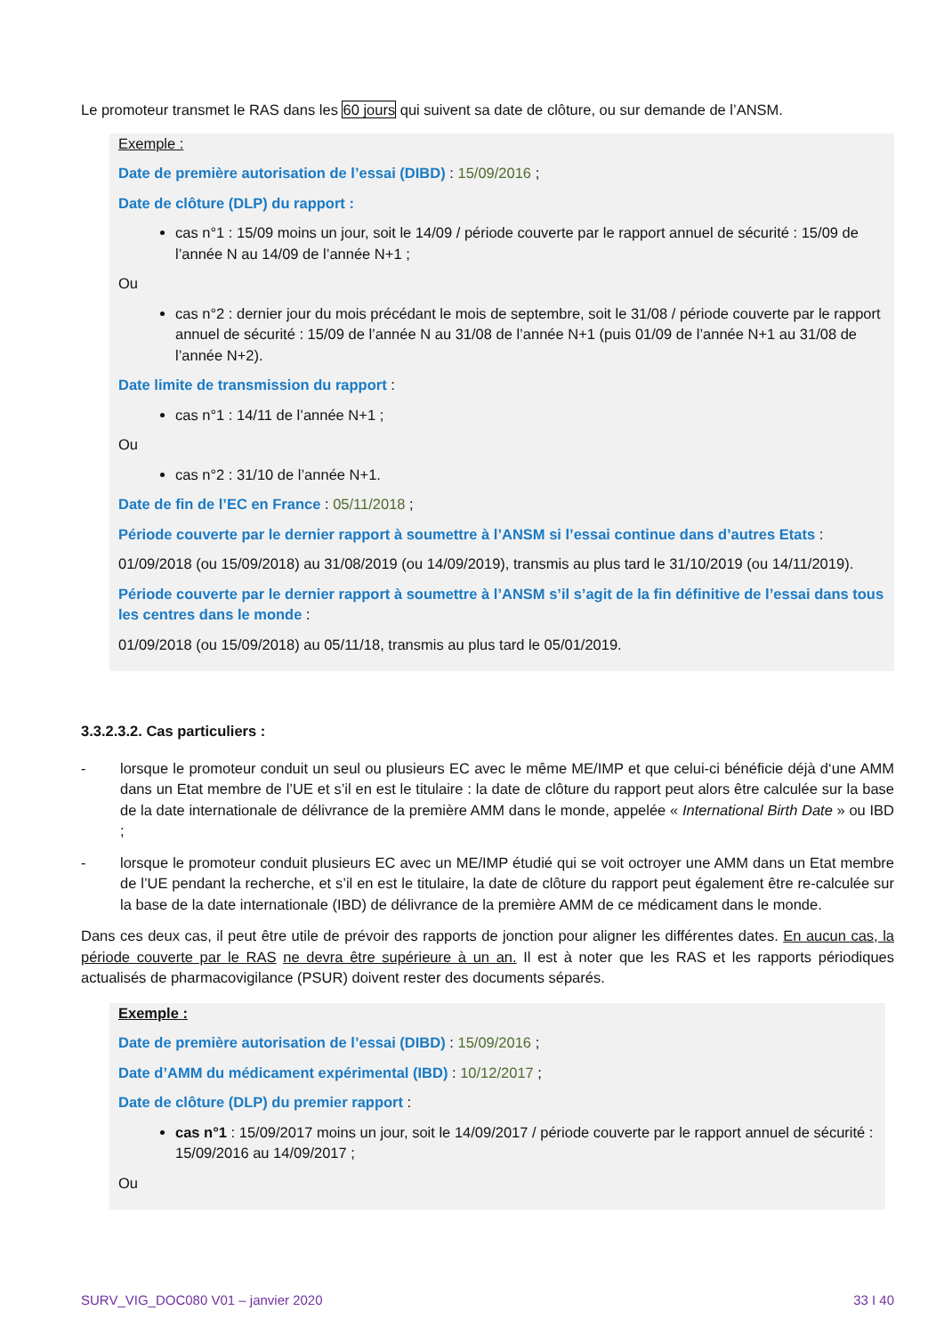Le promoteur transmet le RAS dans les 60 jours qui suivent sa date de clôture, ou sur demande de l’ANSM.
Exemple :
Date de première autorisation de l’essai (DIBD) : 15/09/2016 ;
Date de clôture (DLP) du rapport :
cas n°1 : 15/09 moins un jour, soit le 14/09 / période couverte par le rapport annuel de sécurité : 15/09 de l’année N au 14/09 de l’année N+1 ;
Ou
cas n°2 : dernier jour du mois précédant le mois de septembre, soit le 31/08 / période couverte par le rapport annuel de sécurité : 15/09 de l’année N au 31/08 de l’année N+1 (puis 01/09 de l’année N+1 au 31/08 de l’année N+2).
Date limite de transmission du rapport :
cas n°1 : 14/11 de l’année N+1 ;
Ou
cas n°2 : 31/10 de l’année N+1.
Date de fin de l’EC en France : 05/11/2018 ;
Période couverte par le dernier rapport à soumettre à l’ANSM si l’essai continue dans d’autres Etats :
01/09/2018 (ou 15/09/2018) au 31/08/2019 (ou 14/09/2019), transmis au plus tard le 31/10/2019 (ou 14/11/2019).
Période couverte par le dernier rapport à soumettre à l’ANSM s’il s’agit de la fin définitive de l’essai dans tous les centres dans le monde :
01/09/2018 (ou 15/09/2018) au 05/11/18, transmis au plus tard le 05/01/2019.
3.3.2.3.2. Cas particuliers :
- lorsque le promoteur conduit un seul ou plusieurs EC avec le même ME/IMP et que celui-ci bénéficie déjà d‘une AMM dans un Etat membre de l’UE et s’il en est le titulaire : la date de clôture du rapport peut alors être calculée sur la base de la date internationale de délivrance de la première AMM dans le monde, appelée « International Birth Date » ou IBD ;
- lorsque le promoteur conduit plusieurs EC avec un ME/IMP étudié qui se voit octroyer une AMM dans un Etat membre de l’UE pendant la recherche, et s’il en est le titulaire, la date de clôture du rapport peut également être re-calculée sur la base de la date internationale (IBD) de délivrance de la première AMM de ce médicament dans le monde.
Dans ces deux cas, il peut être utile de prévoir des rapports de jonction pour aligner les différentes dates. En aucun cas, la période couverte par le RAS ne devra être supérieure à un an. Il est à noter que les RAS et les rapports périodiques actualisés de pharmacovigilance (PSUR) doivent rester des documents séparés.
Exemple :
Date de première autorisation de l’essai (DIBD) : 15/09/2016 ;
Date d’AMM du médicament expérimental (IBD) : 10/12/2017 ;
Date de clôture (DLP) du premier rapport :
cas n°1 : 15/09/2017 moins un jour, soit le 14/09/2017 / période couverte par le rapport annuel de sécurité : 15/09/2016 au 14/09/2017 ;
Ou
SURV_VIG_DOC080 V01 – janvier 2020 33 I 40